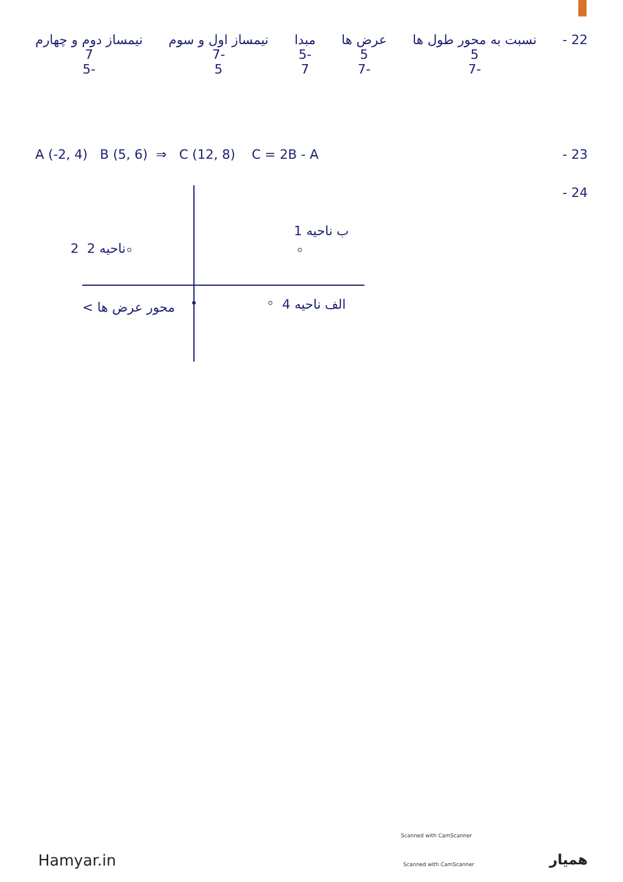22 - نسبت به محور طول ها
5
-7
عرض ها
5
-7
مبدا
-5
7
نیمساز اول و سوم
-7
5
نیمساز دوم و چهارم
7
-5
23 - A (-2, 4) B (5, 6) ⇒ C (12, 8) C = 2B - A
24 -
ب ناحیه 1
ناحیه 2 2
الف ناحیه 4
محور عرض ها >
Scanned with CamScanner
Scanned with CamScanner
Hamyar.in همیار